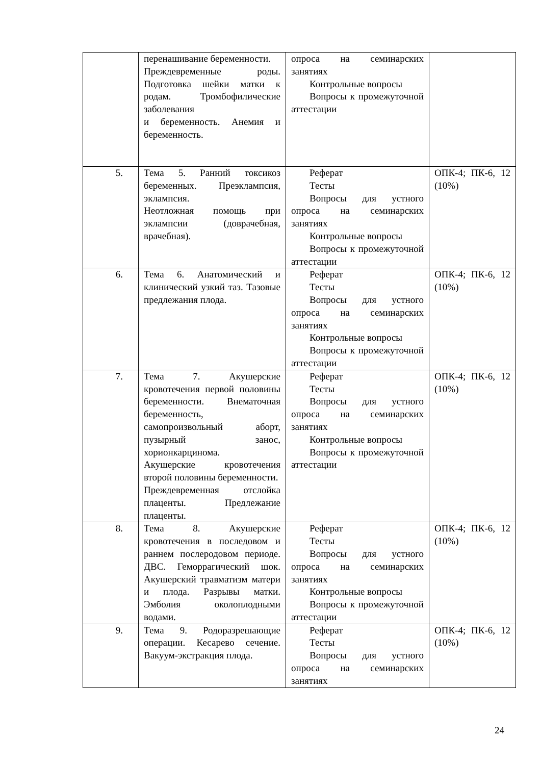| | перенашивание беременности. Преждевременные роды. Подготовка шейки матки к родам. Тромбофилические заболевания и беременность. Анемия и беременность. | опроса на семинарских занятиях Контрольные вопросы Вопросы к промежуточной аттестации | |
| 5. | Тема 5. Ранний токсикоз беременных. Преэклампсия, эклампсия. Неотложная помощь при эклампсии (доврачебная, врачебная). | Реферат Тесты Вопросы для устного опроса на семинарских занятиях Контрольные вопросы Вопросы к промежуточной аттестации | ОПК-4; ПК-6, 12 (10%) |
| 6. | Тема 6. Анатомический и клинический узкий таз. Тазовые предлежания плода. | Реферат Тесты Вопросы для устного опроса на семинарских занятиях Контрольные вопросы Вопросы к промежуточной аттестации | ОПК-4; ПК-6, 12 (10%) |
| 7. | Тема 7. Акушерские кровотечения первой половины беременности. Внематочная беременность, самопроизвольный аборт, пузырный занос, хорионкарцинома. Акушерские кровотечения второй половины беременности. Преждевременная отслойка плаценты. Предлежание плаценты. | Реферат Тесты Вопросы для устного опроса на семинарских занятиях Контрольные вопросы Вопросы к промежуточной аттестации | ОПК-4; ПК-6, 12 (10%) |
| 8. | Тема 8. Акушерские кровотечения в последовом и раннем послеродовом периоде. ДВС. Геморрагический шок. Акушерский травматизм матери и плода. Разрывы матки. Эмболия околоплодными водами. | Реферат Тесты Вопросы для устного опроса на семинарских занятиях Контрольные вопросы Вопросы к промежуточной аттестации | ОПК-4; ПК-6, 12 (10%) |
| 9. | Тема 9. Родоразрешающие операции. Кесарево сечение. Вакуум-экстракция плода. | Реферат Тесты Вопросы для устного опроса на семинарских занятиях | ОПК-4; ПК-6, 12 (10%) |
24